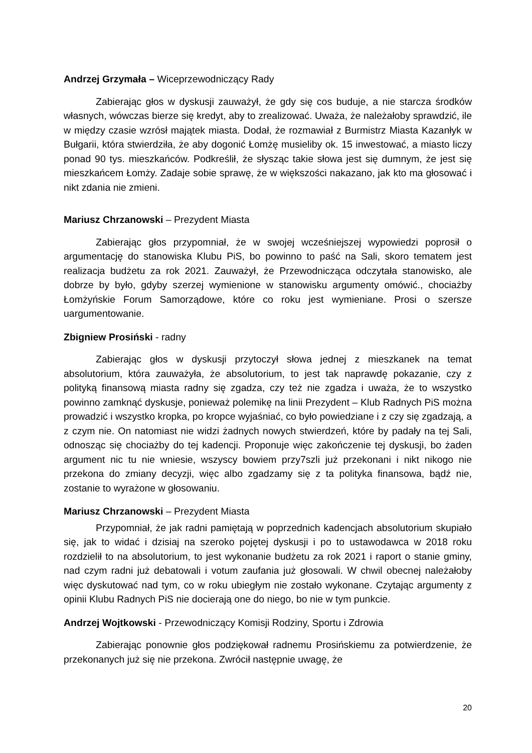Andrzej Grzymała – Wiceprzewodniczący Rady
Zabierając głos w dyskusji zauważył, że gdy się cos buduje, a nie starcza środków własnych, wówczas bierze się kredyt, aby to zrealizować. Uważa, że należałoby sprawdzić, ile w między czasie wzrósł majątek miasta. Dodał, że rozmawiał z Burmistrz Miasta Kazanłyk w Bułgarii, która stwierdziła, że aby dogonić Łomżę musieliby ok. 15 inwestować, a miasto liczy ponad 90 tys. mieszkańców. Podkreślił, że słysząc takie słowa jest się dumnym, że jest się mieszkańcem Łomży. Zadaje sobie sprawę, że w większości nakazano, jak kto ma głosować i nikt zdania nie zmieni.
Mariusz Chrzanowski – Prezydent Miasta
Zabierając głos przypomniał, że w swojej wcześniejszej wypowiedzi poprosił o argumentację do stanowiska Klubu PiS, bo powinno to paść na Sali, skoro tematem jest realizacja budżetu za rok 2021. Zauważył, że Przewodnicząca odczytała stanowisko, ale dobrze by było, gdyby szerzej wymienione w stanowisku argumenty omówić., chociażby Łomżyńskie Forum Samorządowe, które co roku jest wymieniane. Prosi o szersze uargumentowanie.
Zbigniew Prosiński - radny
Zabierając głos w dyskusji przytoczył słowa jednej z mieszkanek na temat absolutorium, która zauważyła, że absolutorium, to jest tak naprawdę pokazanie, czy z polityką finansową miasta radny się zgadza, czy też nie zgadza i uważa, że to wszystko powinno zamknąć dyskusje, ponieważ polemikę na linii Prezydent – Klub Radnych PiS można prowadzić i wszystko kropka, po kropce wyjaśniać, co było powiedziane i z czy się zgadzają, a z czym nie. On natomiast nie widzi żadnych nowych stwierdzeń, które by padały na tej Sali, odnosząc się chociażby do tej kadencji. Proponuje więc zakończenie tej dyskusji, bo żaden argument nic tu nie wniesie, wszyscy bowiem przy7szli już przekonani i nikt nikogo nie przekona do zmiany decyzji, więc albo zgadzamy się z ta polityka finansowa, bądź nie, zostanie to wyrażone w głosowaniu.
Mariusz Chrzanowski – Prezydent Miasta
Przypomniał, że jak radni pamiętają w poprzednich kadencjach absolutorium skupiało się, jak to widać i dzisiaj na szeroko pojętej dyskusji i po to ustawodawca w 2018 roku rozdzielił to na absolutorium, to jest wykonanie budżetu za rok 2021 i raport o stanie gminy, nad czym radni już debatowali i votum zaufania już głosowali. W chwil obecnej należałoby więc dyskutować nad tym, co w roku ubiegłym nie zostało wykonane. Czytając argumenty z opinii Klubu Radnych PiS nie docierają one do niego, bo nie w tym punkcie.
Andrzej Wojtkowski - Przewodniczący Komisji Rodziny, Sportu i Zdrowia
Zabierając ponownie głos podziękował radnemu Prosińskiemu za potwierdzenie, że przekonanych już się nie przekona. Zwrócił następnie uwagę, że
20